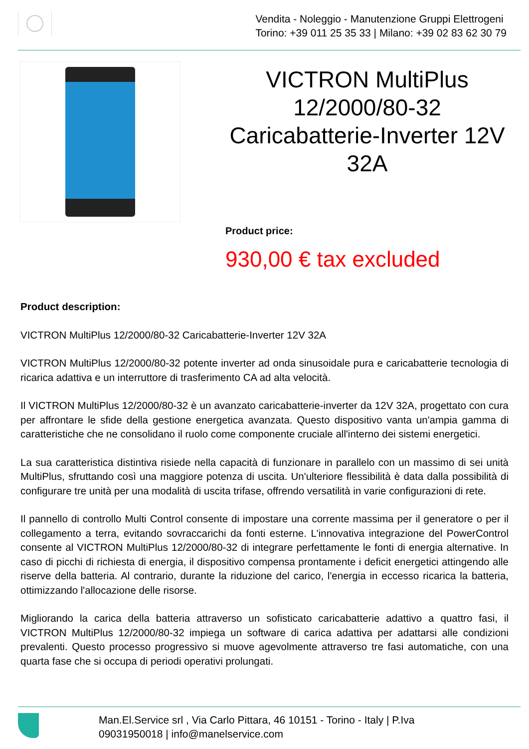Vendita - Noleggio - Manutenzione Gruppi Elettrogeni
Torino: +39 011 25 35 33 | Milano: +39 02 83 62 30 79
VICTRON MultiPlus 12/2000/80-32 Caricabatterie-Inverter 12V 32A
Product price:
930,00 € tax excluded
Product description:
VICTRON MultiPlus 12/2000/80-32 Caricabatterie-Inverter 12V 32A
VICTRON MultiPlus 12/2000/80-32 potente inverter ad onda sinusoidale pura e caricabatterie tecnologia di ricarica adattiva e un interruttore di trasferimento CA ad alta velocità.
Il VICTRON MultiPlus 12/2000/80-32 è un avanzato caricabatterie-inverter da 12V 32A, progettato con cura per affrontare le sfide della gestione energetica avanzata. Questo dispositivo vanta un'ampia gamma di caratteristiche che ne consolidano il ruolo come componente cruciale all'interno dei sistemi energetici.
La sua caratteristica distintiva risiede nella capacità di funzionare in parallelo con un massimo di sei unità MultiPlus, sfruttando così una maggiore potenza di uscita. Un'ulteriore flessibilità è data dalla possibilità di configurare tre unità per una modalità di uscita trifase, offrendo versatilità in varie configurazioni di rete.
Il pannello di controllo Multi Control consente di impostare una corrente massima per il generatore o per il collegamento a terra, evitando sovraccarichi da fonti esterne. L'innovativa integrazione del PowerControl consente al VICTRON MultiPlus 12/2000/80-32 di integrare perfettamente le fonti di energia alternative. In caso di picchi di richiesta di energia, il dispositivo compensa prontamente i deficit energetici attingendo alle riserve della batteria. Al contrario, durante la riduzione del carico, l'energia in eccesso ricarica la batteria, ottimizzando l'allocazione delle risorse.
Migliorando la carica della batteria attraverso un sofisticato caricabatterie adattivo a quattro fasi, il VICTRON MultiPlus 12/2000/80-32 impiega un software di carica adattiva per adattarsi alle condizioni prevalenti. Questo processo progressivo si muove agevolmente attraverso tre fasi automatiche, con una quarta fase che si occupa di periodi operativi prolungati.
Man.El.Service srl , Via Carlo Pittara, 46 10151 - Torino - Italy | P.Iva
09031950018 | info@manelservice.com